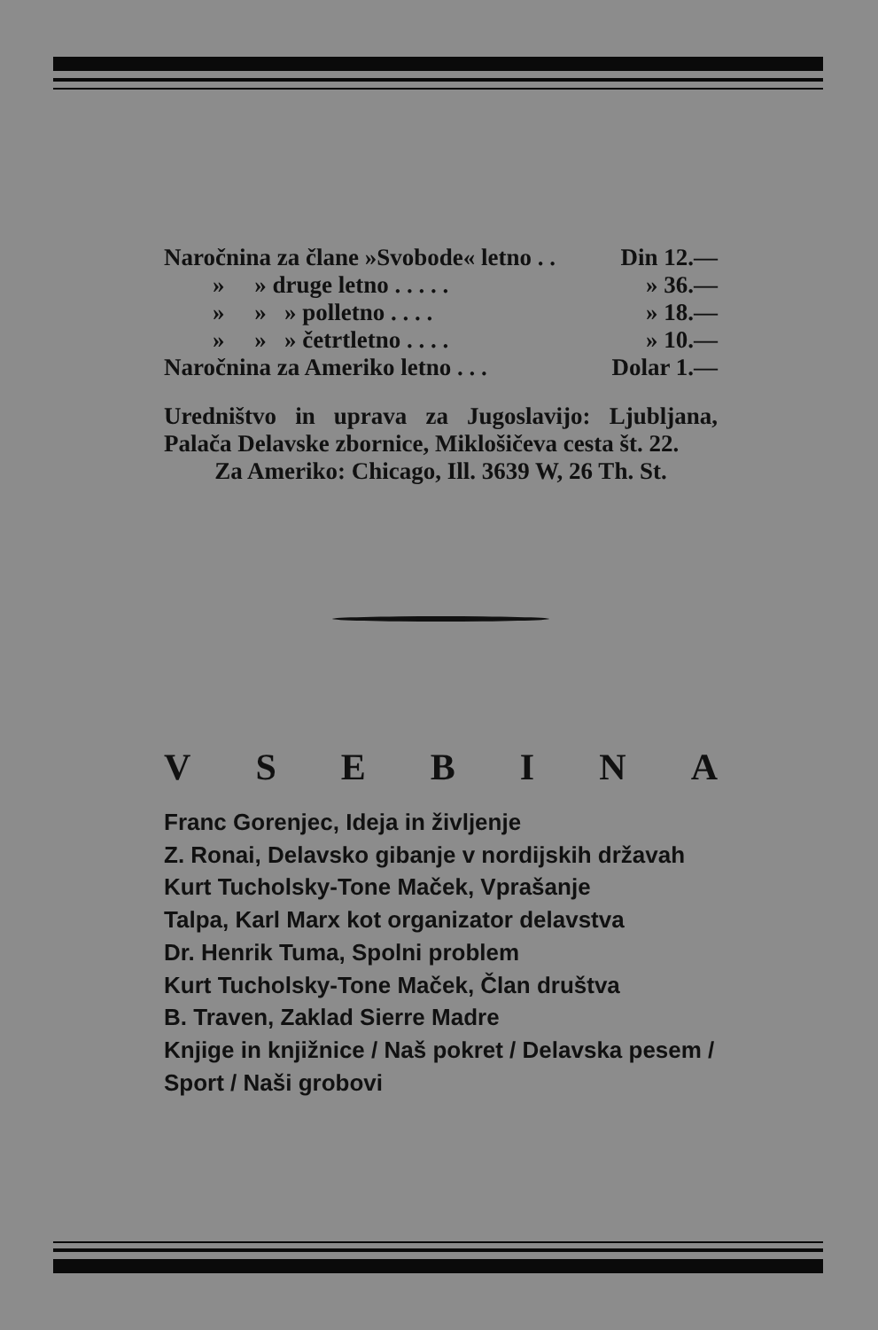| Naročnina za člane »Svobode« letno . . | Din 12.— |
| » » druge letno . . . . . | » 36.— |
| » » » polletno . . . . | » 18.— |
| » » » četrtletno . . . . | » 10.— |
| Naročnina za Ameriko letno . . . | Dolar 1.— |
Uredništvo in uprava za Jugoslavijo: Ljubljana, Palača Delavske zbornice, Miklošičeva cesta št. 22.
Za Ameriko: Chicago, Ill. 3639 W, 26 Th. St.
VSEBINA
Franc Gorenjec, Ideja in življenje
Z. Ronai, Delavsko gibanje v nordijskih državah
Kurt Tucholsky-Tone Maček, Vprašanje
Talpa, Karl Marx kot organizator delavstva
Dr. Henrik Tuma, Spolni problem
Kurt Tucholsky-Tone Maček, Član društva
B. Traven, Zaklad Sierre Madre
Knjige in knjižnice / Naš pokret / Delavska pesem / Sport / Naši grobovi